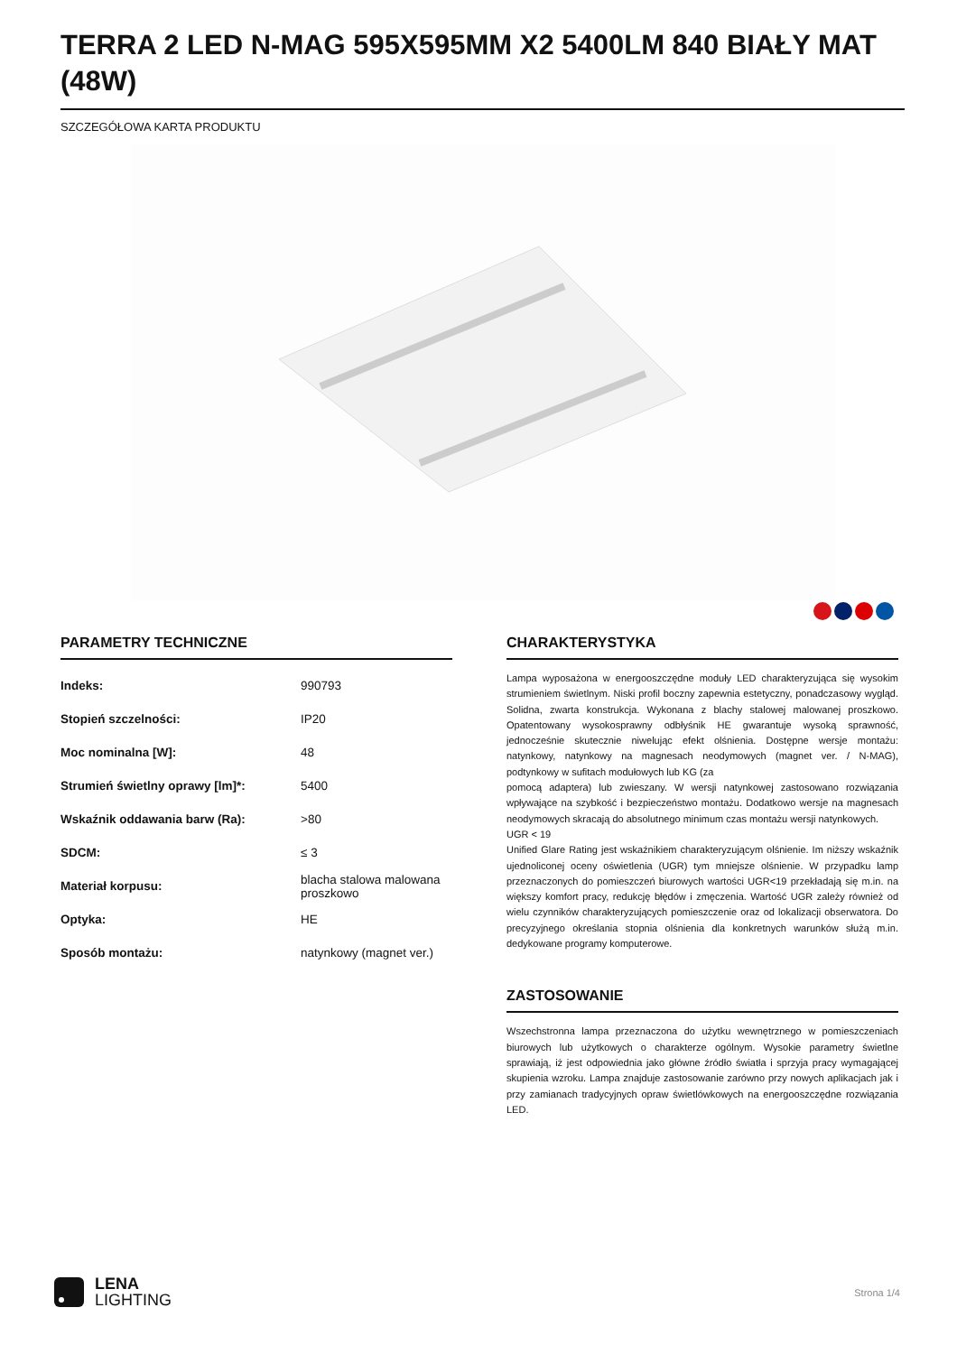TERRA 2 LED N-MAG 595X595MM X2 5400LM 840 BIAŁY MAT (48W)
SZCZEGÓŁOWA KARTA PRODUKTU
PARAMETRY TECHNICZNE
| Indeks: | 990793 |
| Stopień szczelności: | IP20 |
| Moc nominalna [W]: | 48 |
| Strumień świetlny oprawy [lm]*: | 5400 |
| Wskaźnik oddawania barw (Ra): | >80 |
| SDCM: | ≤ 3 |
| Materiał korpusu: | blacha stalowa malowana proszkowo |
| Optyka: | HE |
| Sposób montażu: | natynkowy (magnet ver.) |
CHARAKTERYSTYKA
Lampa wyposażona w energooszczędne moduły LED charakteryzująca się wysokim strumieniem świetlnym. Niski profil boczny zapewnia estetyczny, ponadczasowy wygląd. Solidna, zwarta konstrukcja. Wykonana z blachy stalowej malowanej proszkowo. Opatentowany wysokosprawny odbłyśnik HE gwarantuje wysoką sprawność, jednocześnie skutecznie niwelując efekt olśnienia. Dostępne wersje montażu: natynkowy, natynkowy na magnesach neodymowych (magnet ver. / N-MAG), podtynkowy w sufitach modułowych lub KG (za
pomocą adaptera) lub zwieszany. W wersji natynkowej zastosowano rozwiązania wpływające na szybkość i bezpieczeństwo montażu. Dodatkowo wersje na magnesach neodymowych skracają do absolutnego minimum czas montażu wersji natynkowych.
UGR < 19
Unified Glare Rating jest wskaźnikiem charakteryzującym olśnienie. Im niższy wskaźnik ujednoliconej oceny oświetlenia (UGR) tym mniejsze olśnienie. W przypadku lamp przeznaczonych do pomieszczeń biurowych wartości UGR<19 przekładają się m.in. na większy komfort pracy, redukcję błędów i zmęczenia. Wartość UGR zależy również od wielu czynników charakteryzujących pomieszczenie oraz od lokalizacji obserwatora. Do precyzyjnego określania stopnia olśnienia dla konkretnych warunków służą m.in. dedykowane programy komputerowe.
ZASTOSOWANIE
Wszechstronna lampa przeznaczona do użytku wewnętrznego w pomieszczeniach biurowych lub użytkowych o charakterze ogólnym. Wysokie parametry świetlne sprawiają, iż jest odpowiednia jako główne źródło światła i sprzyja pracy wymagającej skupienia wzroku. Lampa znajduje zastosowanie zarówno przy nowych aplikacjach jak i przy zamianach tradycyjnych opraw świetlówkowych na energooszczędne rozwiązania LED.
LENA
LIGHTING
Strona 1/4